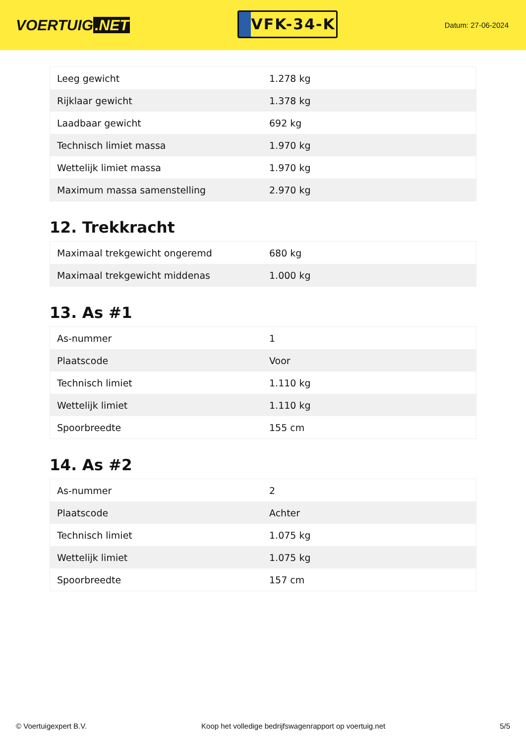VOERTUIG.NET
VFK-34-K
Datum: 27-06-2024
| Leeg gewicht | 1.278 kg |
| Rijklaar gewicht | 1.378 kg |
| Laadbaar gewicht | 692 kg |
| Technisch limiet massa | 1.970 kg |
| Wettelijk limiet massa | 1.970 kg |
| Maximum massa samenstelling | 2.970 kg |
12. Trekkracht
| Maximaal trekgewicht ongeremd | 680 kg |
| Maximaal trekgewicht middenas | 1.000 kg |
13. As #1
| As-nummer | 1 |
| Plaatscode | Voor |
| Technisch limiet | 1.110 kg |
| Wettelijk limiet | 1.110 kg |
| Spoorbreedte | 155 cm |
14. As #2
| As-nummer | 2 |
| Plaatscode | Achter |
| Technisch limiet | 1.075 kg |
| Wettelijk limiet | 1.075 kg |
| Spoorbreedte | 157 cm |
© Voertuigexpert B.V. Koop het volledige bedrijfswagenrapport op voertuig.net 5/5